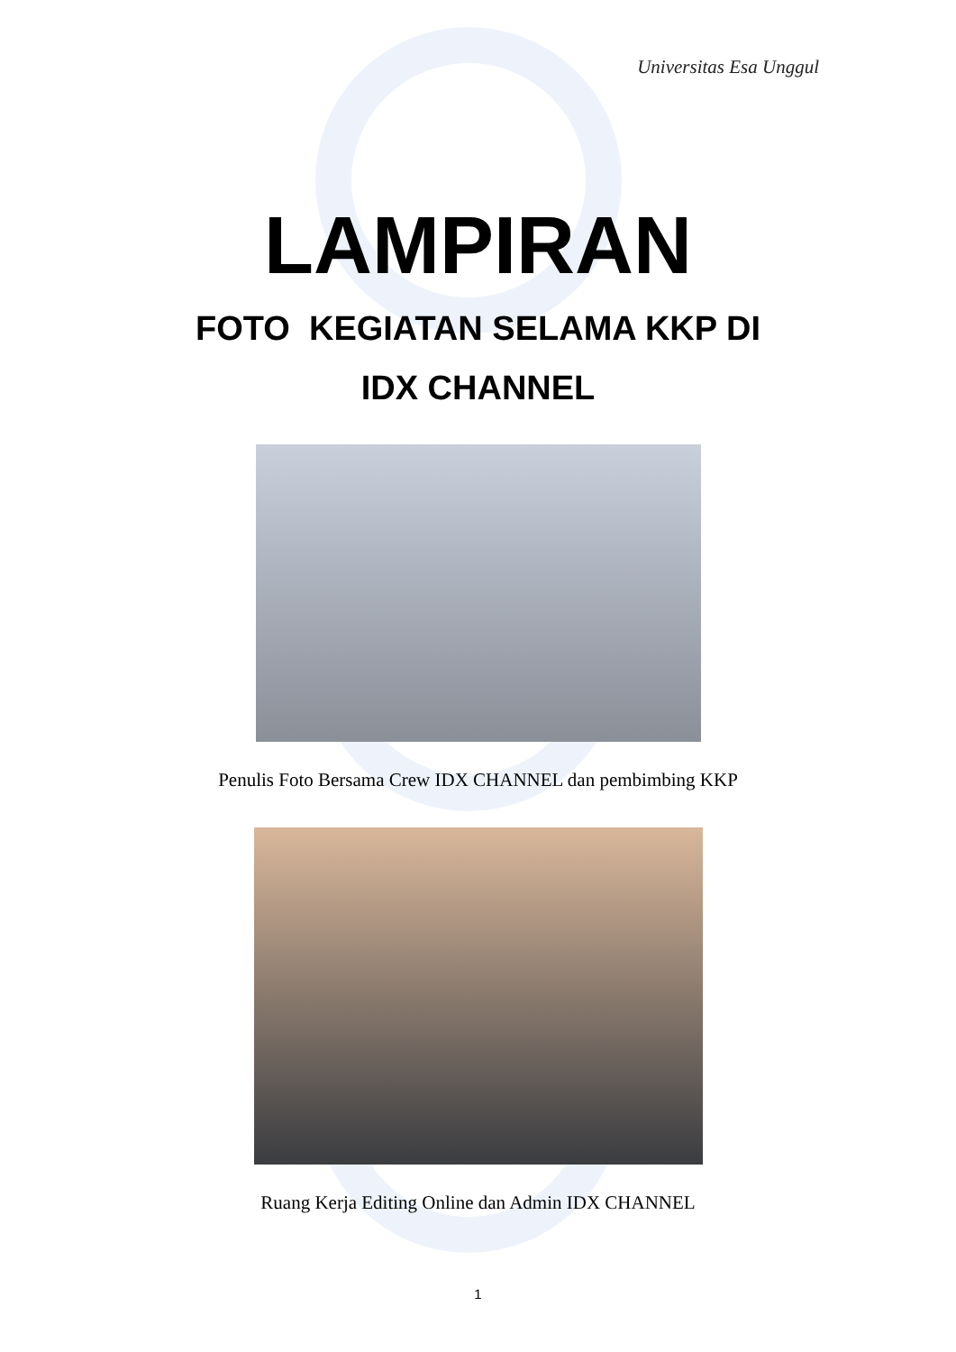Universitas Esa Unggul
LAMPIRAN
FOTO KEGIATAN SELAMA KKP DI
IDX CHANNEL
Penulis Foto Bersama Crew IDX CHANNEL dan pembimbing KKP
Ruang Kerja Editing Online dan Admin IDX CHANNEL
1